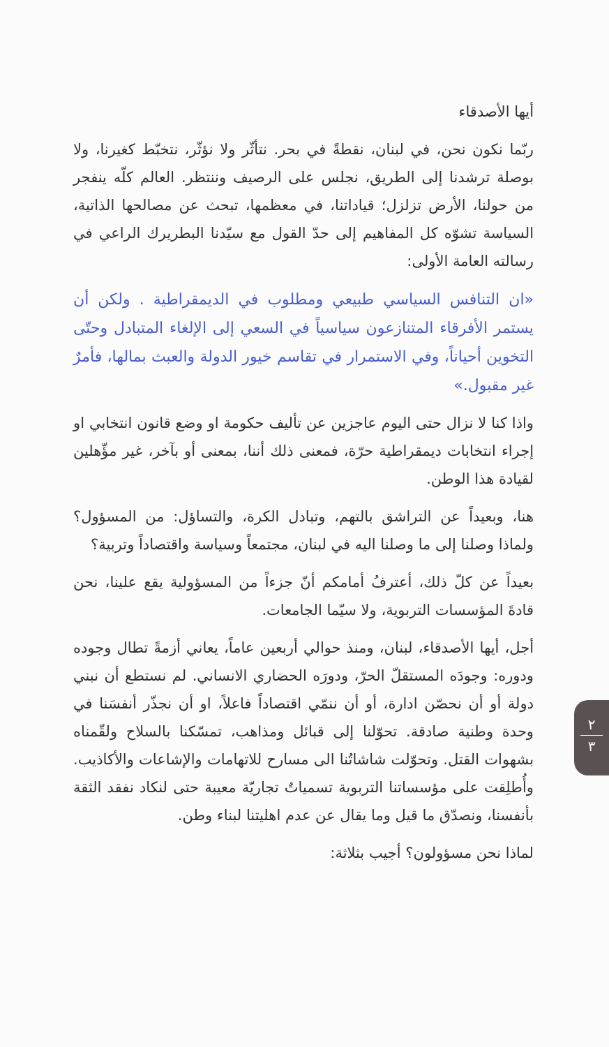أيها الأصدقاء
ربّما نكون نحن، في لبنان، نقطةً في بحر. نتأثّر ولا نؤثّر، نتخبّط كغيرنا، ولا بوصلة ترشدنا إلى الطريق، نجلس على الرصيف وننتظر. العالم كلّه ينفجر من حولنا، الأرض تزلزل؛ قياداتنا، في معظمها، تبحث عن مصالحها الذاتية، السياسة تشوّه كل المفاهيم إلى حدّ القول مع سيّدنا البطريرك الراعي في رسالته العامة الأولى:
«ان التنافس السياسي طبيعي ومطلوب في الديمقراطية . ولكن أن يستمر الأفرقاء المتنازعون سياسياً في السعي إلى الإلغاء المتبادل وحتّى التخوين أحياناً، وفي الاستمرار في تقاسم خيور الدولة والعبث بمالها، فأمرٌ غير مقبول.»
واذا كنا لا نزال حتى اليوم عاجزين عن تأليف حكومة او وضع قانون انتخابي او إجراء انتخابات ديمقراطية حرّة، فمعنى ذلك أننا، بمعنى أو بآخر، غير مؤّهلين لقيادة هذا الوطن.
هنا، وبعيداً عن التراشق بالتهم، وتبادل الكرة، والتساؤل: من المسؤول؟ ولماذا وصلنا إلى ما وصلنا اليه في لبنان، مجتمعاً وسياسة واقتصاداً وتربية؟
بعيداً عن كلّ ذلك، أعترفُ أمامكم أنّ جزءاً من المسؤولية يقع علينا، نحن قادةَ المؤسسات التربوية، ولا سيّما الجامعات.
أجل، أيها الأصدقاء، لبنان، ومنذ حوالي أربعين عاماً، يعاني أزمةً تطال وجوده ودوره: وجودَه المستقلّ الحرّ، ودورَه الحضاري الانساني. لم نستطع أن نبني دولة أو أن نحصّن ادارة، أو أن ننمّي اقتصاداً فاعلاً، او أن نجذّر أنفسَنا في وحدة وطنية صادقة. تحوّلنا إلى قبائل ومذاهب، تمسّكنا بالسلاح ولقّمناه بشهوات القتل. وتحوّلت شاشاتُنا الى مسارح للاتهامات والإشاعات والأكاذيب. وأُطلِقت على مؤسساتنا التربوية تسمياتٌ تجاريّة معيبة حتى لنكاد نفقد الثقة بأنفسنا، ونصدّق ما قيل وما يقال عن عدم اهليتنا لبناء وطن.
لماذا نحن مسؤولون؟ أجيب بثلاثة:
٢
٣